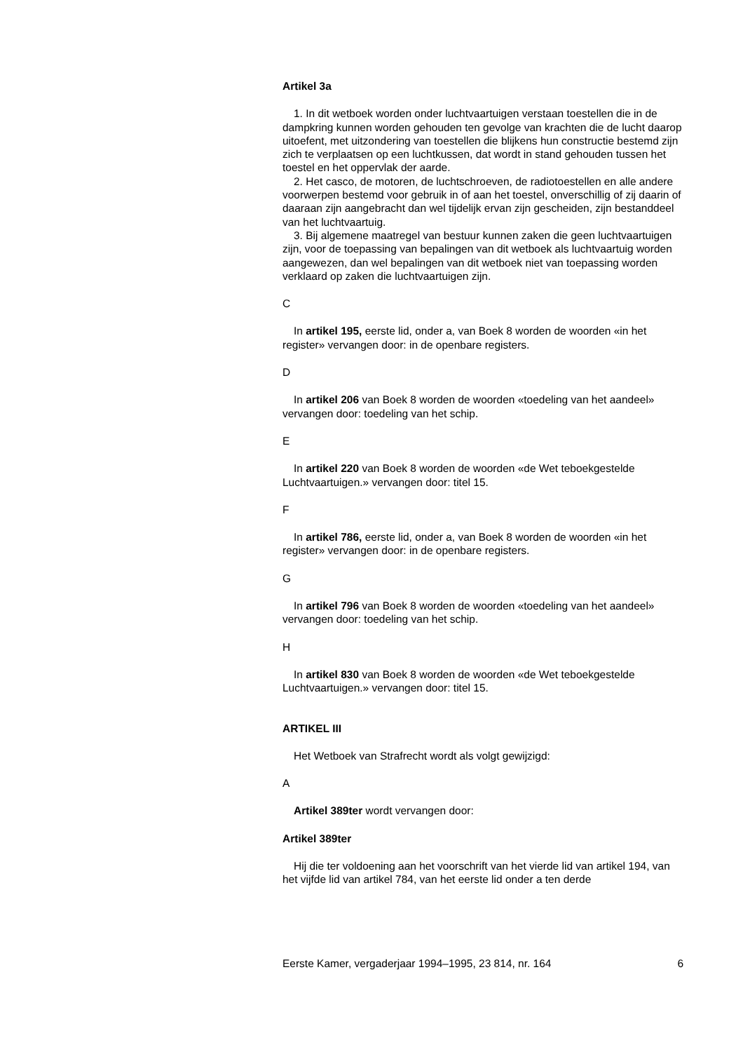Artikel 3a
1. In dit wetboek worden onder luchtvaartuigen verstaan toestellen die in de dampkring kunnen worden gehouden ten gevolge van krachten die de lucht daarop uitoefent, met uitzondering van toestellen die blijkens hun constructie bestemd zijn zich te verplaatsen op een luchtkussen, dat wordt in stand gehouden tussen het toestel en het oppervlak der aarde.
2. Het casco, de motoren, de luchtschroeven, de radiotoestellen en alle andere voorwerpen bestemd voor gebruik in of aan het toestel, onverschillig of zij daarin of daaraan zijn aangebracht dan wel tijdelijk ervan zijn gescheiden, zijn bestanddeel van het luchtvaartuig.
3. Bij algemene maatregel van bestuur kunnen zaken die geen luchtvaartuigen zijn, voor de toepassing van bepalingen van dit wetboek als luchtvaartuig worden aangewezen, dan wel bepalingen van dit wetboek niet van toepassing worden verklaard op zaken die luchtvaartuigen zijn.
C
In artikel 195, eerste lid, onder a, van Boek 8 worden de woorden «in het register» vervangen door: in de openbare registers.
D
In artikel 206 van Boek 8 worden de woorden «toedeling van het aandeel» vervangen door: toedeling van het schip.
E
In artikel 220 van Boek 8 worden de woorden «de Wet teboekgestelde Luchtvaartuigen.» vervangen door: titel 15.
F
In artikel 786, eerste lid, onder a, van Boek 8 worden de woorden «in het register» vervangen door: in de openbare registers.
G
In artikel 796 van Boek 8 worden de woorden «toedeling van het aandeel» vervangen door: toedeling van het schip.
H
In artikel 830 van Boek 8 worden de woorden «de Wet teboekgestelde Luchtvaartuigen.» vervangen door: titel 15.
ARTIKEL III
Het Wetboek van Strafrecht wordt als volgt gewijzigd:
A
Artikel 389ter wordt vervangen door:
Artikel 389ter
Hij die ter voldoening aan het voorschrift van het vierde lid van artikel 194, van het vijfde lid van artikel 784, van het eerste lid onder a ten derde
Eerste Kamer, vergaderjaar 1994–1995, 23 814, nr. 164 6